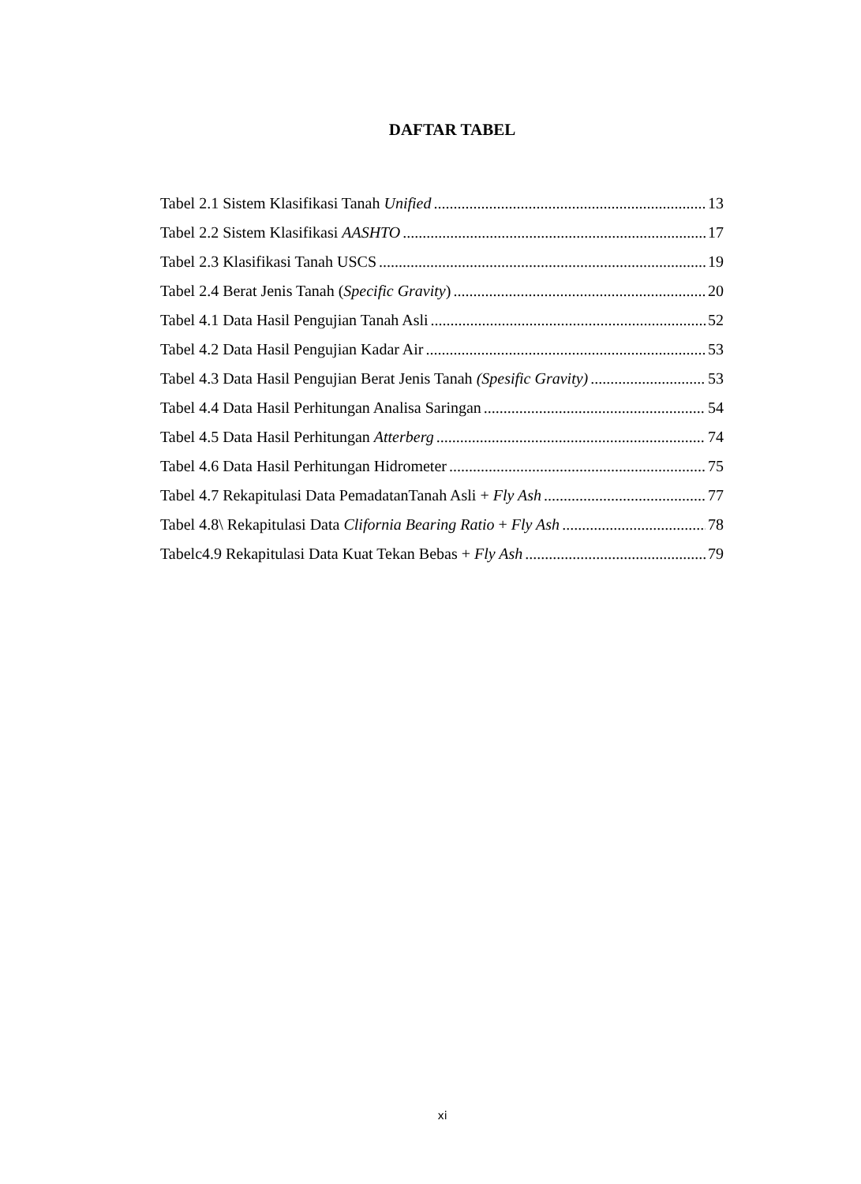DAFTAR TABEL
Tabel 2.1 Sistem Klasifikasi Tanah Unified 13
Tabel 2.2 Sistem Klasifikasi AASHTO 17
Tabel 2.3 Klasifikasi Tanah USCS 19
Tabel 2.4 Berat Jenis Tanah (Specific Gravity) 20
Tabel 4.1 Data Hasil Pengujian Tanah Asli 52
Tabel 4.2 Data Hasil Pengujian Kadar Air 53
Tabel 4.3 Data Hasil Pengujian Berat Jenis Tanah (Spesific Gravity) 53
Tabel 4.4 Data Hasil Perhitungan Analisa Saringan 54
Tabel 4.5 Data Hasil Perhitungan Atterberg 74
Tabel 4.6 Data Hasil Perhitungan Hidrometer 75
Tabel 4.7 Rekapitulasi Data PemadatanTanah Asli + Fly Ash 77
Tabel 4.8\ Rekapitulasi Data Clifornia Bearing Ratio + Fly Ash 78
Tabelc4.9 Rekapitulasi Data Kuat Tekan Bebas + Fly Ash 79
xi